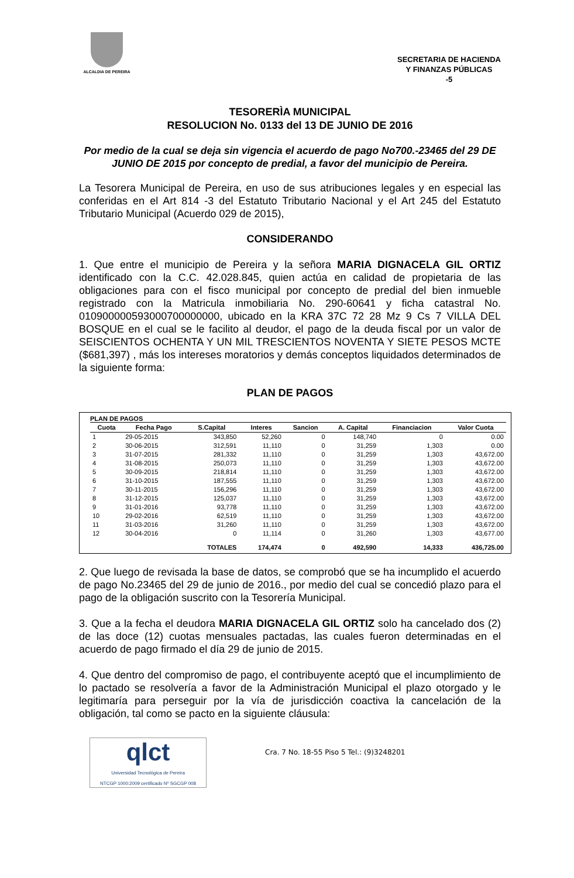ALCALDIA DE PEREIRA
SECRETARIA DE HACIENDA
Y FINANZAS PÚBLICAS
-5
TESORERÌA MUNICIPAL
RESOLUCION No. 0133 del 13 DE JUNIO DE 2016
Por medio de la cual se deja sin vigencia el acuerdo de pago No700.-23465 del 29 DE JUNIO DE 2015 por concepto de predial, a favor del municipio de Pereira.
La Tesorera Municipal de Pereira, en uso de sus atribuciones legales y en especial las conferidas en el Art 814 -3 del Estatuto Tributario Nacional y el Art 245 del Estatuto Tributario Municipal (Acuerdo 029 de 2015),
CONSIDERANDO
1. Que entre el municipio de Pereira y la señora MARIA DIGNACELA GIL ORTIZ identificado con la C.C. 42.028.845, quien actúa en calidad de propietaria de las obligaciones para con el fisco municipal por concepto de predial del bien inmueble registrado con la Matricula inmobiliaria No. 290-60641 y ficha catastral No. 010900000593000700000000, ubicado en la KRA 37C 72 28 Mz 9 Cs 7 VILLA DEL BOSQUE en el cual se le facilito al deudor, el pago de la deuda fiscal por un valor de SEISCIENTOS OCHENTA Y UN MIL TRESCIENTOS NOVENTA Y SIETE PESOS MCTE ($681,397) , más los intereses moratorios y demás conceptos liquidados determinados de la siguiente forma:
PLAN DE PAGOS
PLAN DE PAGOS
| Cuota | Fecha Pago | S.Capital | Interes | Sancion | A. Capital | Financiacion | Valor Cuota |
| --- | --- | --- | --- | --- | --- | --- | --- |
| 1 | 29-05-2015 | 343,850 | 52,260 | 0 | 148,740 | 0 | 0.00 |
| 2 | 30-06-2015 | 312,591 | 11,110 | 0 | 31,259 | 1,303 | 0.00 |
| 3 | 31-07-2015 | 281,332 | 11,110 | 0 | 31,259 | 1,303 | 43,672.00 |
| 4 | 31-08-2015 | 250,073 | 11,110 | 0 | 31,259 | 1,303 | 43,672.00 |
| 5 | 30-09-2015 | 218,814 | 11,110 | 0 | 31,259 | 1,303 | 43,672.00 |
| 6 | 31-10-2015 | 187,555 | 11,110 | 0 | 31,259 | 1,303 | 43,672.00 |
| 7 | 30-11-2015 | 156,296 | 11,110 | 0 | 31,259 | 1,303 | 43,672.00 |
| 8 | 31-12-2015 | 125,037 | 11,110 | 0 | 31,259 | 1,303 | 43,672.00 |
| 9 | 31-01-2016 | 93,778 | 11,110 | 0 | 31,259 | 1,303 | 43,672.00 |
| 10 | 29-02-2016 | 62,519 | 11,110 | 0 | 31,259 | 1,303 | 43,672.00 |
| 11 | 31-03-2016 | 31,260 | 11,110 | 0 | 31,259 | 1,303 | 43,672.00 |
| 12 | 30-04-2016 | 0 | 11,114 | 0 | 31,260 | 1,303 | 43,677.00 |
| | | TOTALES | 174,474 | 0 | 492,590 | 14,333 | 436,725.00 |
2. Que luego de revisada la base de datos, se comprobó que se ha incumplido el acuerdo de pago No.23465 del 29 de junio de 2016., por medio del cual se concedió plazo para el pago de la obligación suscrito con la Tesorería Municipal.
3. Que a la fecha el deudora MARIA DIGNACELA GIL ORTIZ solo ha cancelado dos (2) de las doce (12) cuotas mensuales pactadas, las cuales fueron determinadas en el acuerdo de pago firmado el día 29 de junio de 2015.
4. Que dentro del compromiso de pago, el contribuyente aceptó que el incumplimiento de lo pactado se resolvería a favor de la Administración Municipal el plazo otorgado y le legitimaría para perseguir por la vía de jurisdicción coactiva la cancelación de la obligación, tal como se pacto en la siguiente cláusula:
qlct
Universidad Tecnológica de Pereira
NTCGP 1000:2009 certificado Nº SGCGP 008
Cra. 7 No. 18-55 Piso 5 Tel.: (9)3248201